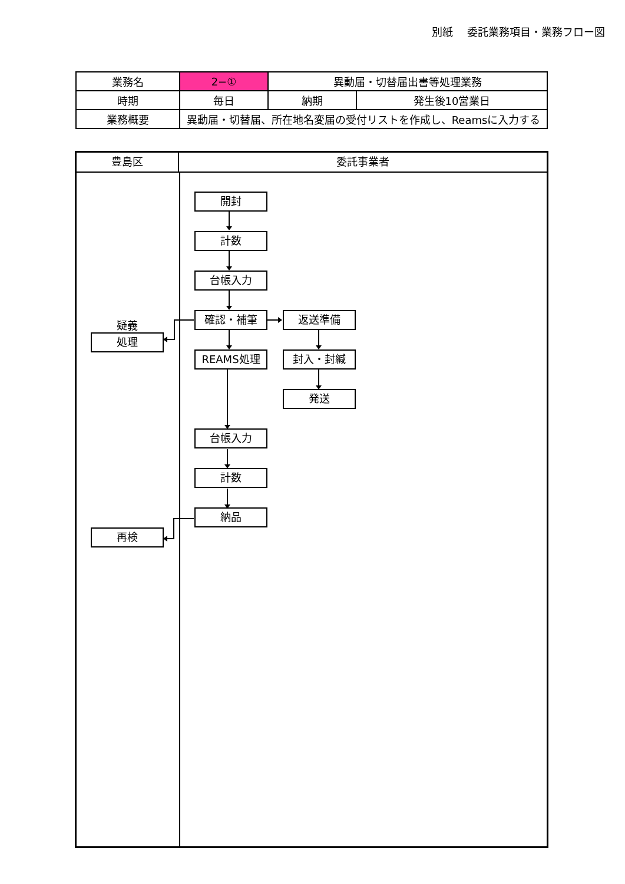別紙　 委託業務項目・業務フロー図
| 業務名 | 2−① | 異動届・切替届出書等処理業務 | |
| 時期 | 毎日 | 納期 | 発生後10営業日 |
| 業務概要 | 異動届・切替届、所在地名変届の受付リストを作成し、Reamsに入力する | | |
豊島区
委託事業者
開封
計数
台帳入力
疑義
処理
確認・補筆
返送準備
REAMS処理
封入・封緘
発送
台帳入力
計数
納品
再検